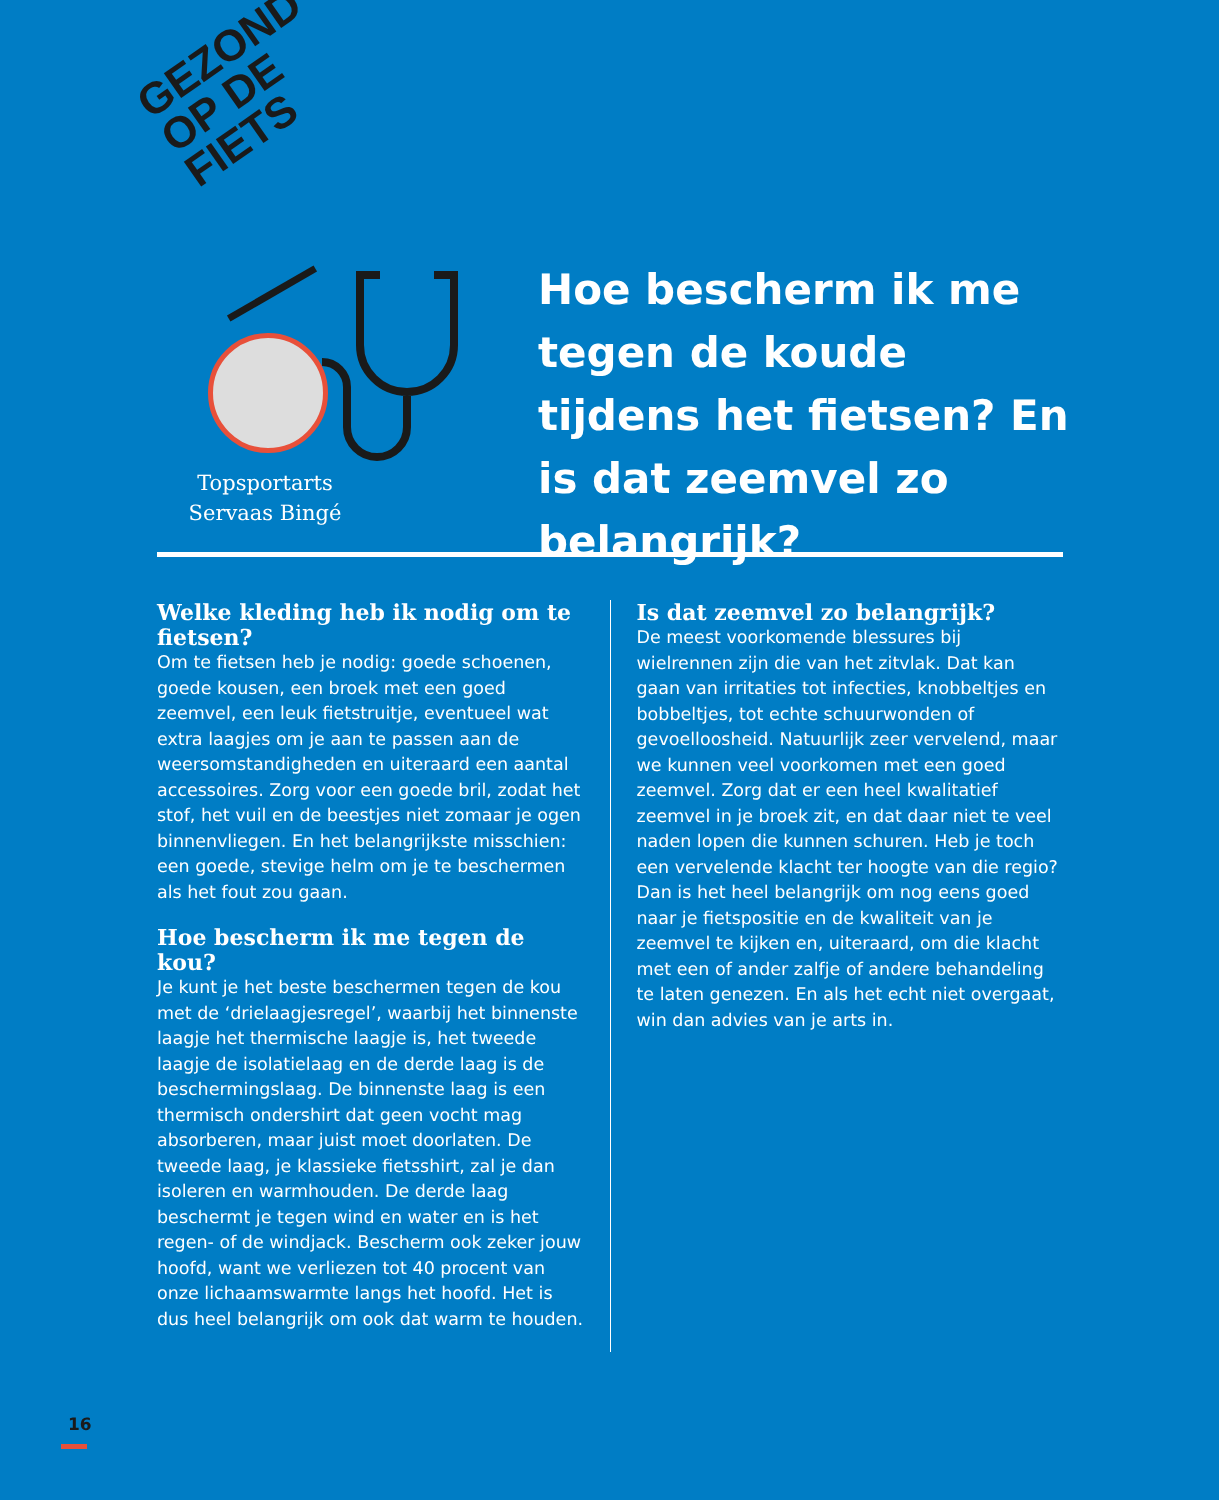GEZOND
OP DE
FIETS
Topsportarts Servaas Bingé
Hoe bescherm ik me tegen de koude tijdens het fietsen? En is dat zeemvel zo belangrijk?
Welke kleding heb ik nodig om te fietsen?
Om te fietsen heb je nodig: goede schoenen, goede kousen, een broek met een goed zeemvel, een leuk fietstruitje, eventueel wat extra laagjes om je aan te passen aan de weersomstandigheden en uiteraard een aantal accessoires. Zorg voor een goede bril, zodat het stof, het vuil en de beestjes niet zomaar je ogen binnenvliegen. En het belangrijkste misschien: een goede, stevige helm om je te beschermen als het fout zou gaan.
Hoe bescherm ik me tegen de kou?
Je kunt je het beste beschermen tegen de kou met de ‘drielaagjesregel’, waarbij het binnenste laagje het thermische laagje is, het tweede laagje de isolatielaag en de derde laag is de beschermingslaag. De binnenste laag is een thermisch ondershirt dat geen vocht mag absorberen, maar juist moet doorlaten. De tweede laag, je klassieke fietsshirt, zal je dan isoleren en warmhouden. De derde laag beschermt je tegen wind en water en is het regen- of de windjack. Bescherm ook zeker jouw hoofd, want we verliezen tot 40 procent van onze lichaamswarmte langs het hoofd. Het is dus heel belangrijk om ook dat warm te houden.
Is dat zeemvel zo belangrijk?
De meest voorkomende blessures bij wielrennen zijn die van het zitvlak. Dat kan gaan van irritaties tot infecties, knobbeltjes en bobbeltjes, tot echte schuurwonden of gevoelloosheid. Natuurlijk zeer vervelend, maar we kunnen veel voorkomen met een goed zeemvel. Zorg dat er een heel kwalitatief zeemvel in je broek zit, en dat daar niet te veel naden lopen die kunnen schuren. Heb je toch een vervelende klacht ter hoogte van die regio? Dan is het heel belangrijk om nog eens goed naar je fietspositie en de kwaliteit van je zeemvel te kijken en, uiteraard, om die klacht met een of ander zalfje of andere behandeling te laten genezen. En als het echt niet overgaat, win dan advies van je arts in.
16